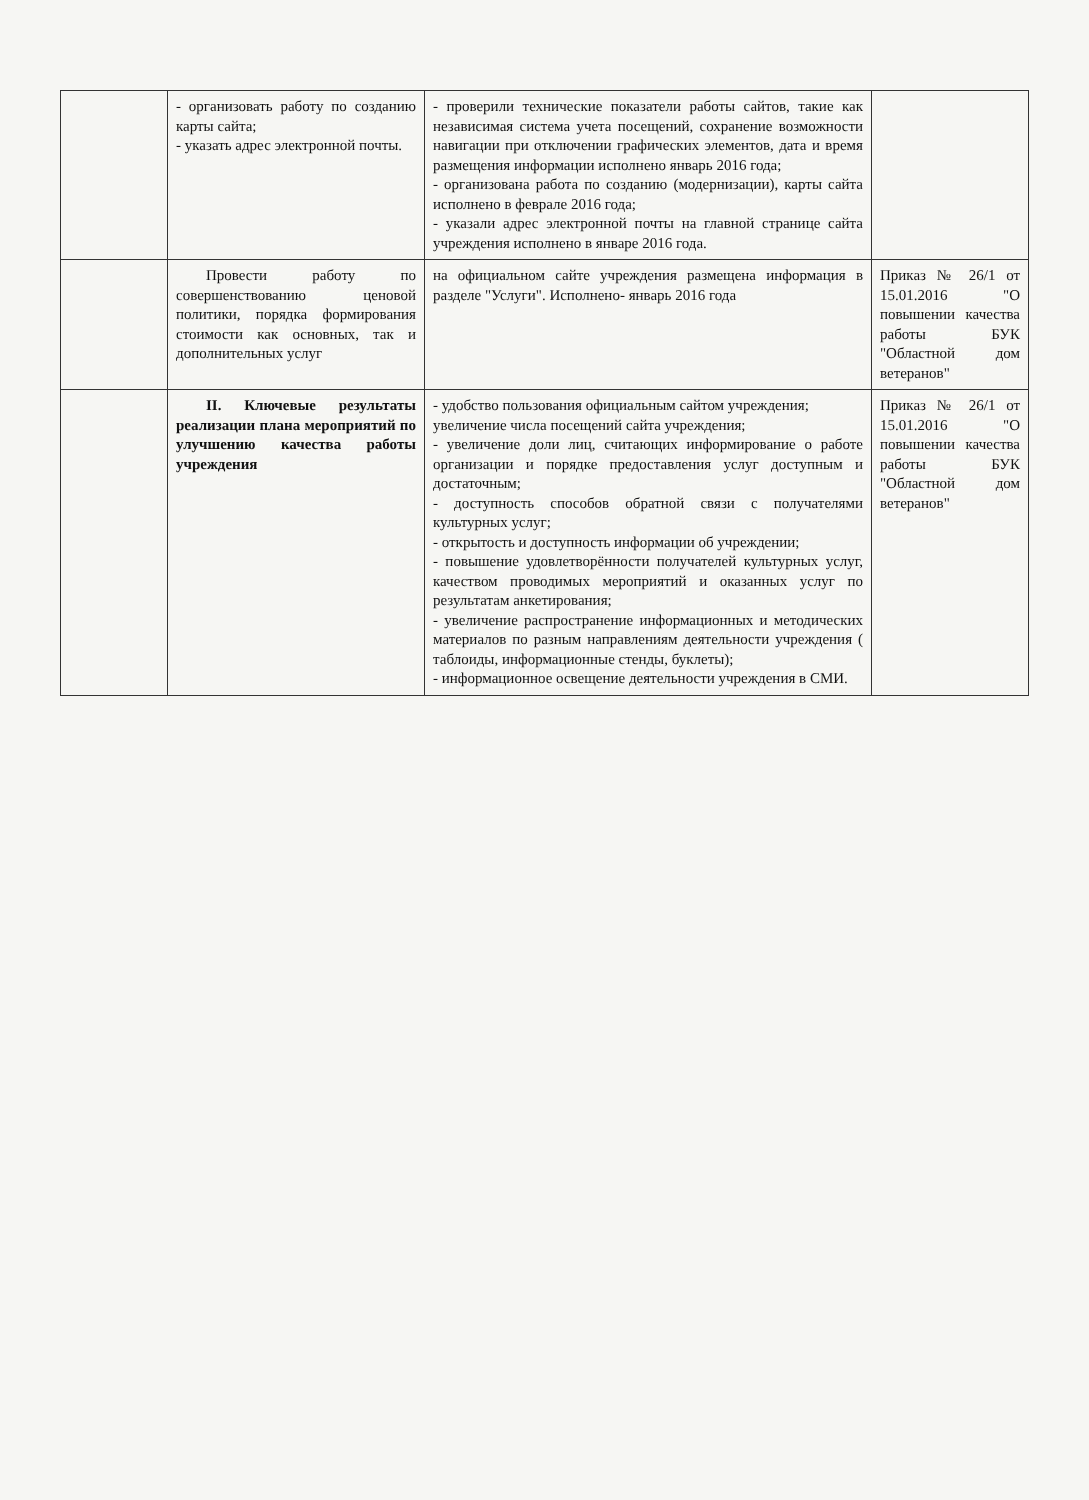| | - организовать работу по созданию карты сайта; - указать адрес электронной почты. | - проверили технические показатели работы сайтов, такие как независимая система учета посещений, сохранение возможности навигации при отключении графических элементов, дата и время размещения информации исполнено январь 2016 года; - организована работа по созданию (модернизации), карты сайта исполнено в феврале 2016 года; - указали адрес электронной почты на главной странице сайта учреждения исполнено в январе 2016 года. | |
| | Провести работу по совершенствованию ценовой политики, порядка формирования стоимости как основных, так и дополнительных услуг | на официальном сайте учреждения размещена информация в разделе "Услуги". Исполнено- январь 2016 года | Приказ № 26/1 от 15.01.2016 "О повышении качества работы БУК "Областной дом ветеранов" |
| | II. Ключевые результаты реализации плана мероприятий по улучшению качества работы учреждения | - удобство пользования официальным сайтом учреждения; увеличение числа посещений сайта учреждения; - увеличение доли лиц, считающих информирование о работе организации и порядке предоставления услуг доступным и достаточным; - доступность способов обратной связи с получателями культурных услуг; - открытость и доступность информации об учреждении; - повышение удовлетворённости получателей культурных услуг, качеством проводимых мероприятий и оказанных услуг по результатам анкетирования; - увеличение распространение информационных и методических материалов по разным направлениям деятельности учреждения ( таблоиды, информационные стенды, буклеты); - информационное освещение деятельности учреждения в СМИ. | Приказ № 26/1 от 15.01.2016 "О повышении качества работы БУК "Областной дом ветеранов" |